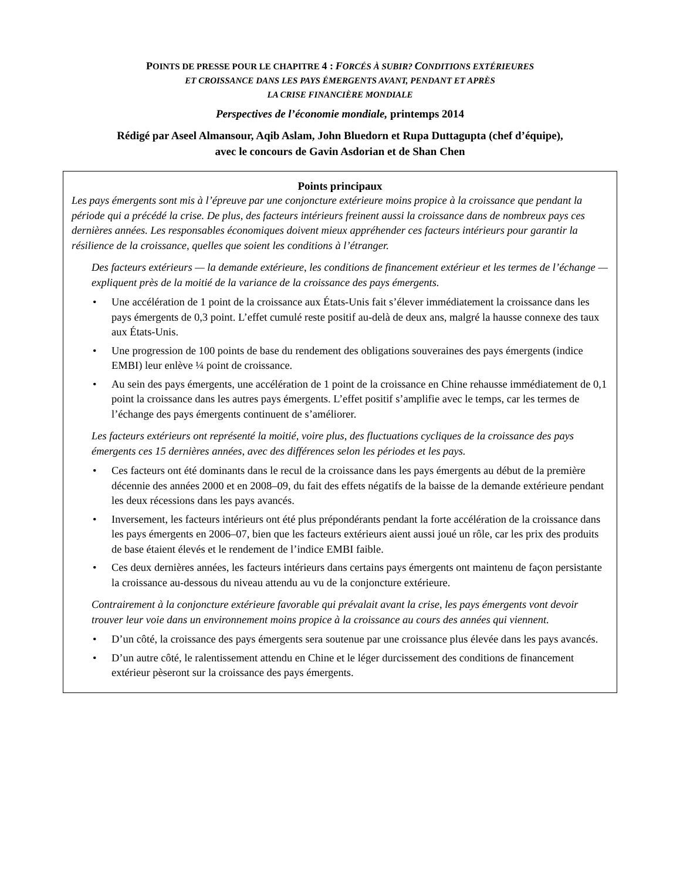POINTS DE PRESSE POUR LE CHAPITRE 4 : FORCÉS À SUBIR? CONDITIONS EXTÉRIEURES
ET CROISSANCE DANS LES PAYS ÉMERGENTS AVANT, PENDANT ET APRÈS
LA CRISE FINANCIÈRE MONDIALE
Perspectives de l’économie mondiale, printemps 2014
Rédigé par Aseel Almansour, Aqib Aslam, John Bluedorn et Rupa Duttagupta (chef d’équipe),
avec le concours de Gavin Asdorian et de Shan Chen
Points principaux
Les pays émergents sont mis à l’épreuve par une conjoncture extérieure moins propice à la croissance que pendant la période qui a précédé la crise. De plus, des facteurs intérieurs freinent aussi la croissance dans de nombreux pays ces dernières années. Les responsables économiques doivent mieux appréhender ces facteurs intérieurs pour garantir la résilience de la croissance, quelles que soient les conditions à l’étranger.
Des facteurs extérieurs — la demande extérieure, les conditions de financement extérieur et les termes de l’échange — expliquent près de la moitié de la variance de la croissance des pays émergents.
• Une accélération de 1 point de la croissance aux États-Unis fait s’élever immédiatement la croissance dans les pays émergents de 0,3 point. L’effet cumulé reste positif au-delà de deux ans, malgré la hausse connexe des taux aux États-Unis.
• Une progression de 100 points de base du rendement des obligations souveraines des pays émergents (indice EMBI) leur enlève ¼ point de croissance.
• Au sein des pays émergents, une accélération de 1 point de la croissance en Chine rehausse immédiatement de 0,1 point la croissance dans les autres pays émergents. L’effet positif s’amplifie avec le temps, car les termes de l’échange des pays émergents continuent de s’améliorer.
Les facteurs extérieurs ont représenté la moitié, voire plus, des fluctuations cycliques de la croissance des pays émergents ces 15 dernières années, avec des différences selon les périodes et les pays.
• Ces facteurs ont été dominants dans le recul de la croissance dans les pays émergents au début de la première décennie des années 2000 et en 2008–09, du fait des effets négatifs de la baisse de la demande extérieure pendant les deux récessions dans les pays avancés.
• Inversement, les facteurs intérieurs ont été plus prépondérants pendant la forte accélération de la croissance dans les pays émergents en 2006–07, bien que les facteurs extérieurs aient aussi joué un rôle, car les prix des produits de base étaient élevés et le rendement de l’indice EMBI faible.
• Ces deux dernières années, les facteurs intérieurs dans certains pays émergents ont maintenu de façon persistante la croissance au-dessous du niveau attendu au vu de la conjoncture extérieure.
Contrairement à la conjoncture extérieure favorable qui prévalait avant la crise, les pays émergents vont devoir trouver leur voie dans un environnement moins propice à la croissance au cours des années qui viennent.
• D’un côté, la croissance des pays émergents sera soutenue par une croissance plus élevée dans les pays avancés.
• D’un autre côté, le ralentissement attendu en Chine et le léger durcissement des conditions de financement extérieur pèseront sur la croissance des pays émergents.